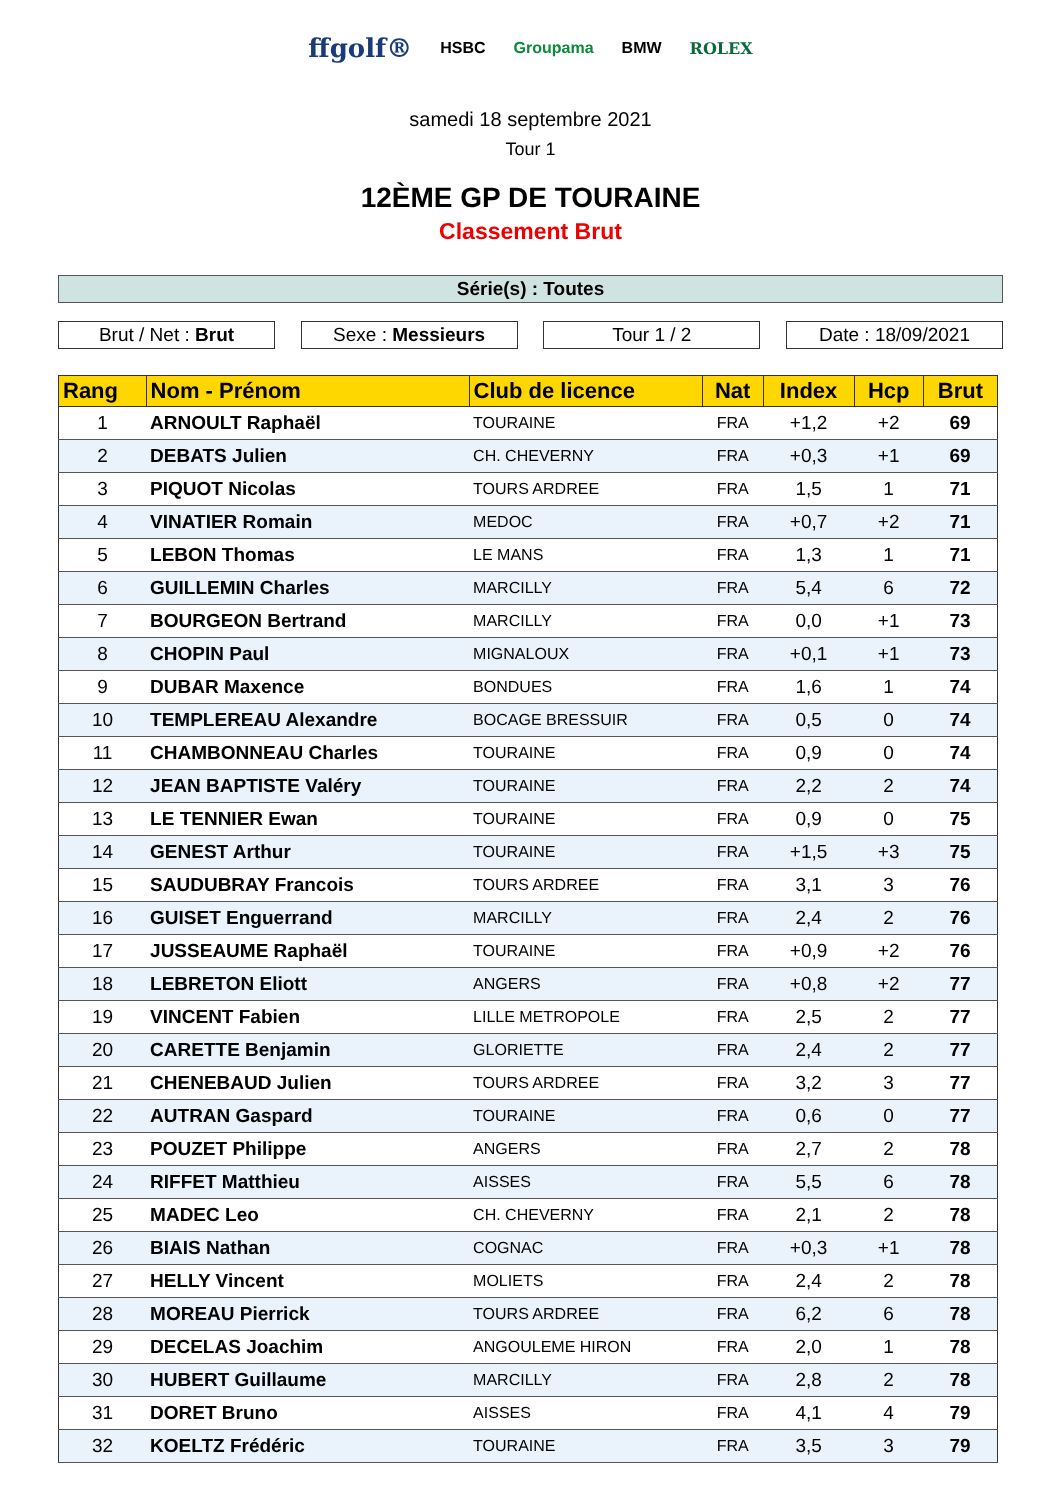ffgolf® HSBC Groupama BMW ROLEX
samedi 18 septembre 2021
Tour 1
12ÈME GP DE TOURAINE
Classement Brut
Série(s) : Toutes
Brut / Net : Brut Sexe : Messieurs Tour 1 / 2 Date : 18/09/2021
| Rang | Nom - Prénom | Club de licence | Nat | Index | Hcp | Brut |
| --- | --- | --- | --- | --- | --- | --- |
| 1 | ARNOULT Raphaël | TOURAINE | FRA | +1,2 | +2 | 69 |
| 2 | DEBATS Julien | CH. CHEVERNY | FRA | +0,3 | +1 | 69 |
| 3 | PIQUOT Nicolas | TOURS ARDREE | FRA | 1,5 | 1 | 71 |
| 4 | VINATIER Romain | MEDOC | FRA | +0,7 | +2 | 71 |
| 5 | LEBON Thomas | LE MANS | FRA | 1,3 | 1 | 71 |
| 6 | GUILLEMIN Charles | MARCILLY | FRA | 5,4 | 6 | 72 |
| 7 | BOURGEON Bertrand | MARCILLY | FRA | 0,0 | +1 | 73 |
| 8 | CHOPIN Paul | MIGNALOUX | FRA | +0,1 | +1 | 73 |
| 9 | DUBAR Maxence | BONDUES | FRA | 1,6 | 1 | 74 |
| 10 | TEMPLEREAU Alexandre | BOCAGE BRESSUIR | FRA | 0,5 | 0 | 74 |
| 11 | CHAMBONNEAU Charles | TOURAINE | FRA | 0,9 | 0 | 74 |
| 12 | JEAN BAPTISTE Valéry | TOURAINE | FRA | 2,2 | 2 | 74 |
| 13 | LE TENNIER Ewan | TOURAINE | FRA | 0,9 | 0 | 75 |
| 14 | GENEST Arthur | TOURAINE | FRA | +1,5 | +3 | 75 |
| 15 | SAUDUBRAY Francois | TOURS ARDREE | FRA | 3,1 | 3 | 76 |
| 16 | GUISET Enguerrand | MARCILLY | FRA | 2,4 | 2 | 76 |
| 17 | JUSSEAUME Raphaël | TOURAINE | FRA | +0,9 | +2 | 76 |
| 18 | LEBRETON Eliott | ANGERS | FRA | +0,8 | +2 | 77 |
| 19 | VINCENT Fabien | LILLE METROPOLE | FRA | 2,5 | 2 | 77 |
| 20 | CARETTE Benjamin | GLORIETTE | FRA | 2,4 | 2 | 77 |
| 21 | CHENEBAUD Julien | TOURS ARDREE | FRA | 3,2 | 3 | 77 |
| 22 | AUTRAN Gaspard | TOURAINE | FRA | 0,6 | 0 | 77 |
| 23 | POUZET Philippe | ANGERS | FRA | 2,7 | 2 | 78 |
| 24 | RIFFET Matthieu | AISSES | FRA | 5,5 | 6 | 78 |
| 25 | MADEC Leo | CH. CHEVERNY | FRA | 2,1 | 2 | 78 |
| 26 | BIAIS Nathan | COGNAC | FRA | +0,3 | +1 | 78 |
| 27 | HELLY Vincent | MOLIETS | FRA | 2,4 | 2 | 78 |
| 28 | MOREAU Pierrick | TOURS ARDREE | FRA | 6,2 | 6 | 78 |
| 29 | DECELAS Joachim | ANGOULEME HIRON | FRA | 2,0 | 1 | 78 |
| 30 | HUBERT Guillaume | MARCILLY | FRA | 2,8 | 2 | 78 |
| 31 | DORET Bruno | AISSES | FRA | 4,1 | 4 | 79 |
| 32 | KOELTZ Frédéric | TOURAINE | FRA | 3,5 | 3 | 79 |